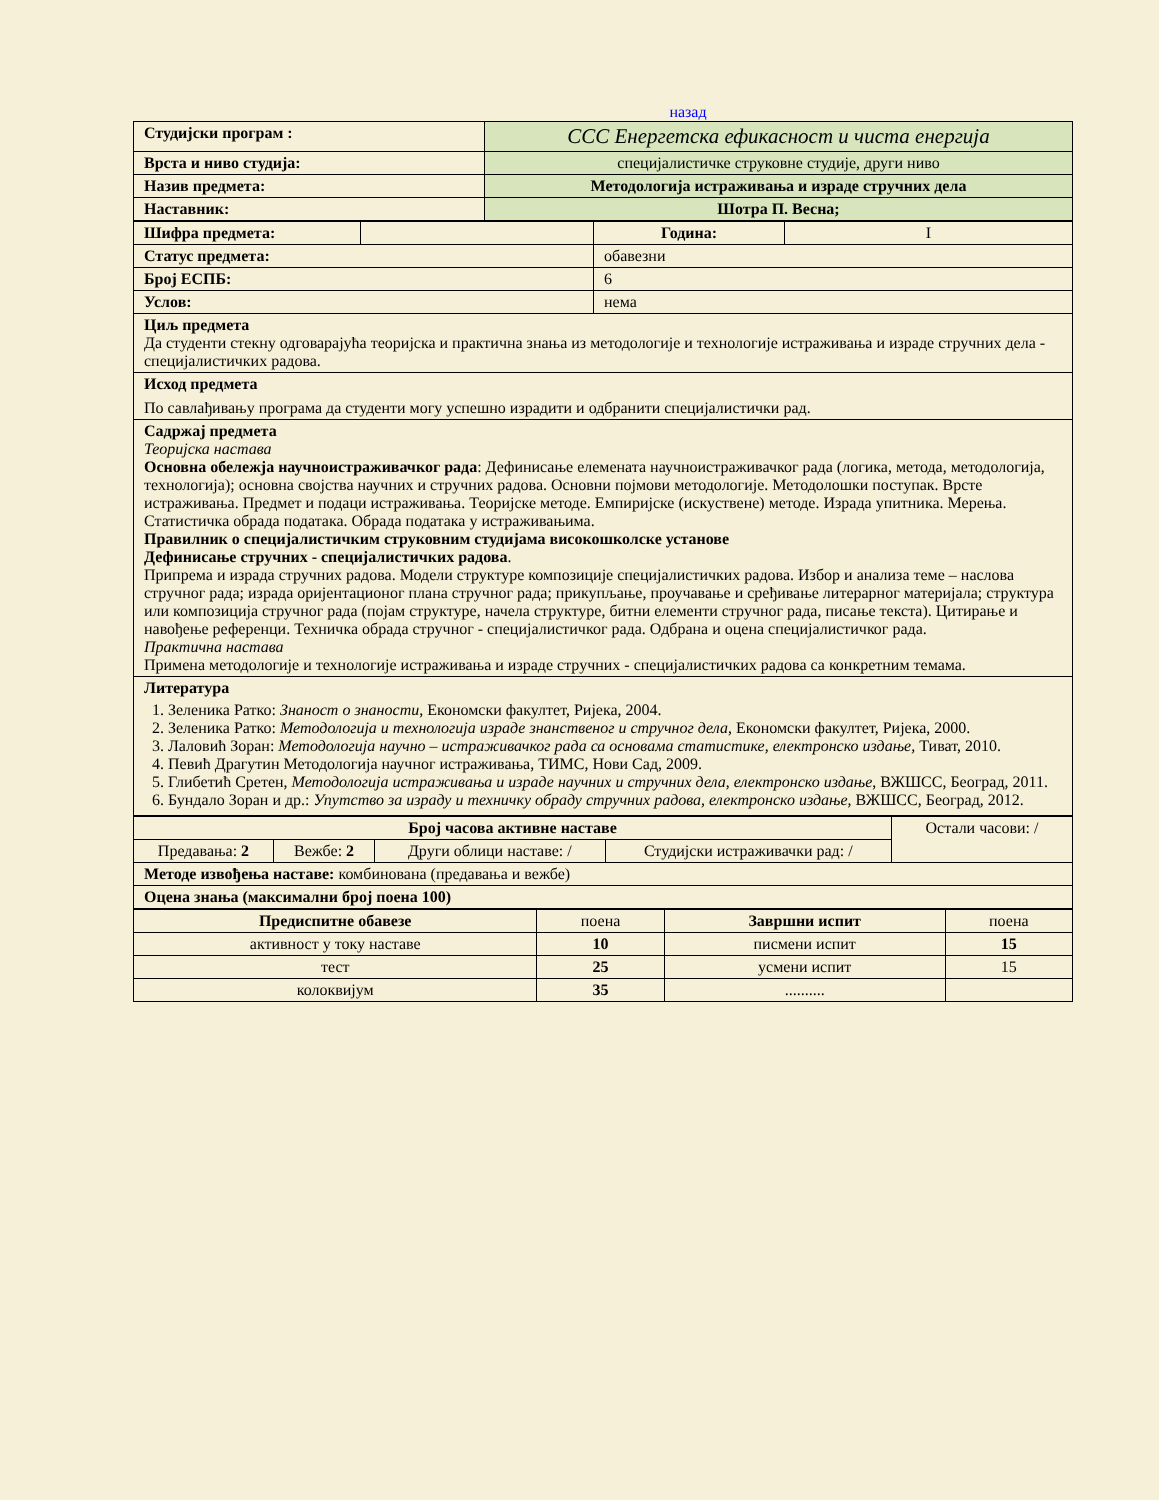назад
| Студијски програм : | ССС Енергетска ефикасност и чиста енергија |
| Врста и ниво студија: | специјалистичке струковне студије, други ниво |
| Назив предмета: | Методологија истраживања и израде стручних дела |
| Наставник: | Шотра П. Весна; |
| Шифра предмета: | | Година: | I |
| Статус предмета: | | обавезни | |
| Број ЕСПБ: | | 6 | |
| Услов: | | нема | |
| Циљ предмета Да студенти стекну одговарајућа теоријска и практична знања из методологије и технологије истраживања и израде стручних дела - специјалистичких радова. | | | |
| Исход предмета По савлађивању програма да студенти могу успешно израдити и одбранити специјалистички рад. | | | |
| Садржај предмета Теоријска настава Основна обележја научноистраживачког рада : Дефинисање елемената научноистраживачког рада (логика, метода, методологија, технологија); основна својства научних и стручних радова. Основни појмови методологије. Методолошки поступак. Врсте истраживања. Предмет и подаци истраживања. Теоријске методе. Емпиријске (искуствене) методе. Израда упитника. Мерења. Статистичка обрада података. Обрада података у истраживањима. Правилник о специјалистичким струковним студијама високошколске установе Дефинисање стручних - специјалистичких радова . Припрема и израда стручних радова. Модели структуре композиције специјалистичких радова. Избор и анализа теме – наслова стручног рада; израда оријентационог плана стручног рада; прикупљање, проучавање и сређивање литерарног материјала; структура или композиција стручног рада (појам структуре, начела структуре, битни елементи стручног рада, писање текста). Цитирање и навођење референци. Техничка обрада стручног - специјалистичког рада. Одбрана и оцена специјалистичког рада. Практична настава Примена методологије и технологије истраживања и израде стручних - специјалистичких радова са конкретним темама. | | | |
| Литература 1. Зеленика Ратко: Знаност о знаности , Економски факултет, Ријека, 2004. 2. Зеленика Ратко: Методологија и технологија израде знанственог и стручног дела , Економски факултет, Ријека, 2000. 3. Лаловић Зоран: Методологија научно – истраживачког рада са основама статистике, електронско издање, Тиват, 2010. 4. Певић Драгутин Методологија научног истраживања, ТИМС, Нови Сад, 2009. 5. Глибетић Сретен, Методологија истраживања и израде научних и стручних дела , електронско издање , ВЖШСС, Београд, 2011. 6. Бундало Зоран и др.: Упутство за израду и техничку обраду стручних радова, електронско издање, ВЖШСС, Београд, 2012. | | | |
| Број часова активне наставе | | | | Остали часови: / |
| Предавања: 2 | Вежбе: 2 | Други облици наставе: / | Студијски истраживачки рад: / | |
| Методе извођења наставе: комбинована (предавања и вежбе) | | | | |
| Оцена знања (максимални број поена 100) | | | | |
| Предиспитне обавезе | поена | Завршни испит | поена |
| активност у току наставе | 10 | писмени испит | 15 |
| тест | 25 | усмени испит | 15 |
| колоквијум | 35 | .......... | |